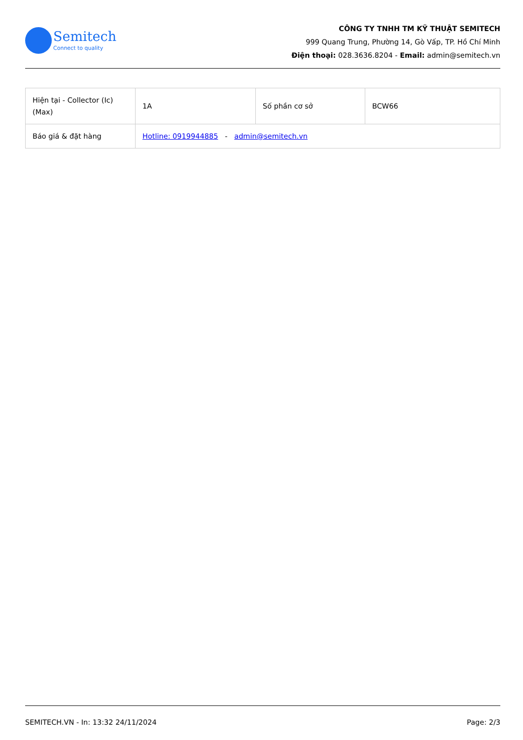Semitech
Connect to quality
CÔNG TY TNHH TM KỸ THUẬT SEMITECH
999 Quang Trung, Phường 14, Gò Vấp, TP. Hồ Chí Minh
Điện thoại: 028.3636.8204 - Email: admin@semitech.vn
| Hiện tại - Collector (Ic) (Max) | 1A | Số phần cơ sở | BCW66 |
| Báo giá & đặt hàng | Hotline: 0919944885 - admin@semitech.vn | | |
SEMITECH.VN - In: 13:32 24/11/2024 Page: 2/3